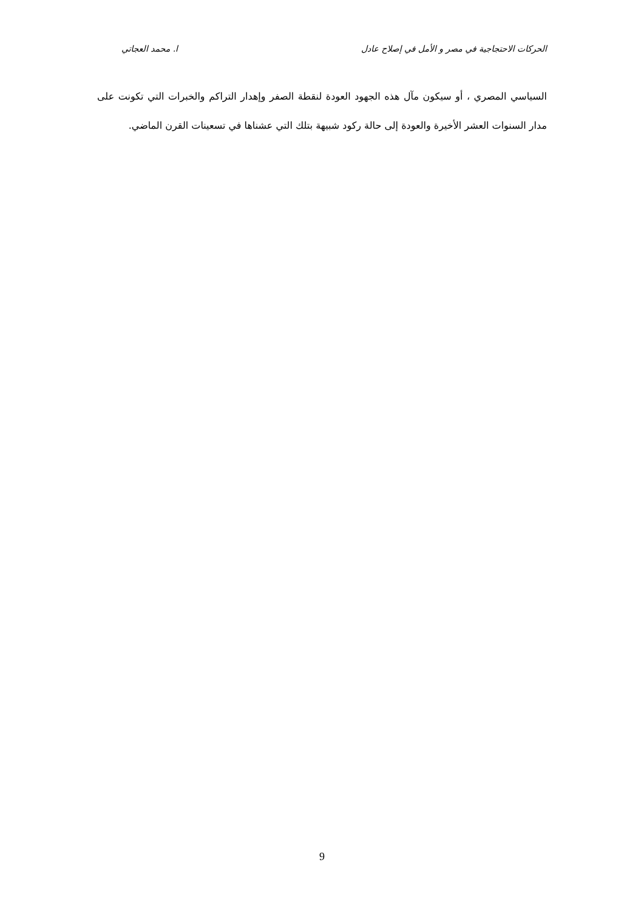الحركات الاحتجاجية في مصر و الأمل في إصلاح عادل ا. محمد العجاتي
السياسي المصري ، أو سيكون مآل هذه الجهود العودة لنقطة الصفر وإهدار التراكم والخبرات التي تكونت على مدار السنوات العشر الأخيرة والعودة إلى حالة ركود شبيهة بتلك التي عشناها في تسعينات القرن الماضي.
9